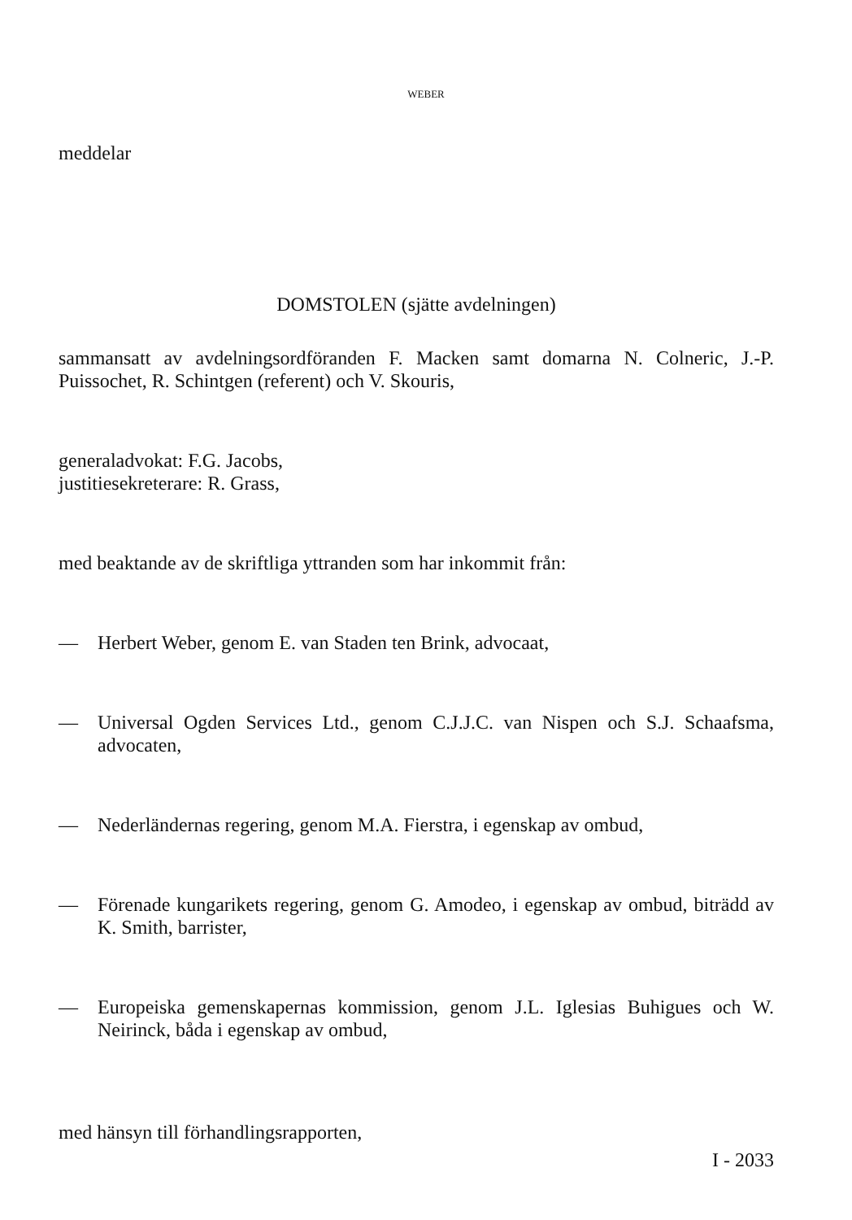WEBER
meddelar
DOMSTOLEN (sjätte avdelningen)
sammansatt av avdelningsordföranden F. Macken samt domarna N. Colneric, J.-P. Puissochet, R. Schintgen (referent) och V. Skouris,
generaladvokat: F.G. Jacobs,
justitiesekreterare: R. Grass,
med beaktande av de skriftliga yttranden som har inkommit från:
— Herbert Weber, genom E. van Staden ten Brink, advocaat,
— Universal Ogden Services Ltd., genom C.J.J.C. van Nispen och S.J. Schaafsma, advocaten,
— Nederländernas regering, genom M.A. Fierstra, i egenskap av ombud,
— Förenade kungarikets regering, genom G. Amodeo, i egenskap av ombud, biträdd av K. Smith, barrister,
— Europeiska gemenskapernas kommission, genom J.L. Iglesias Buhigues och W. Neirinck, båda i egenskap av ombud,
med hänsyn till förhandlingsrapporten,
I - 2033